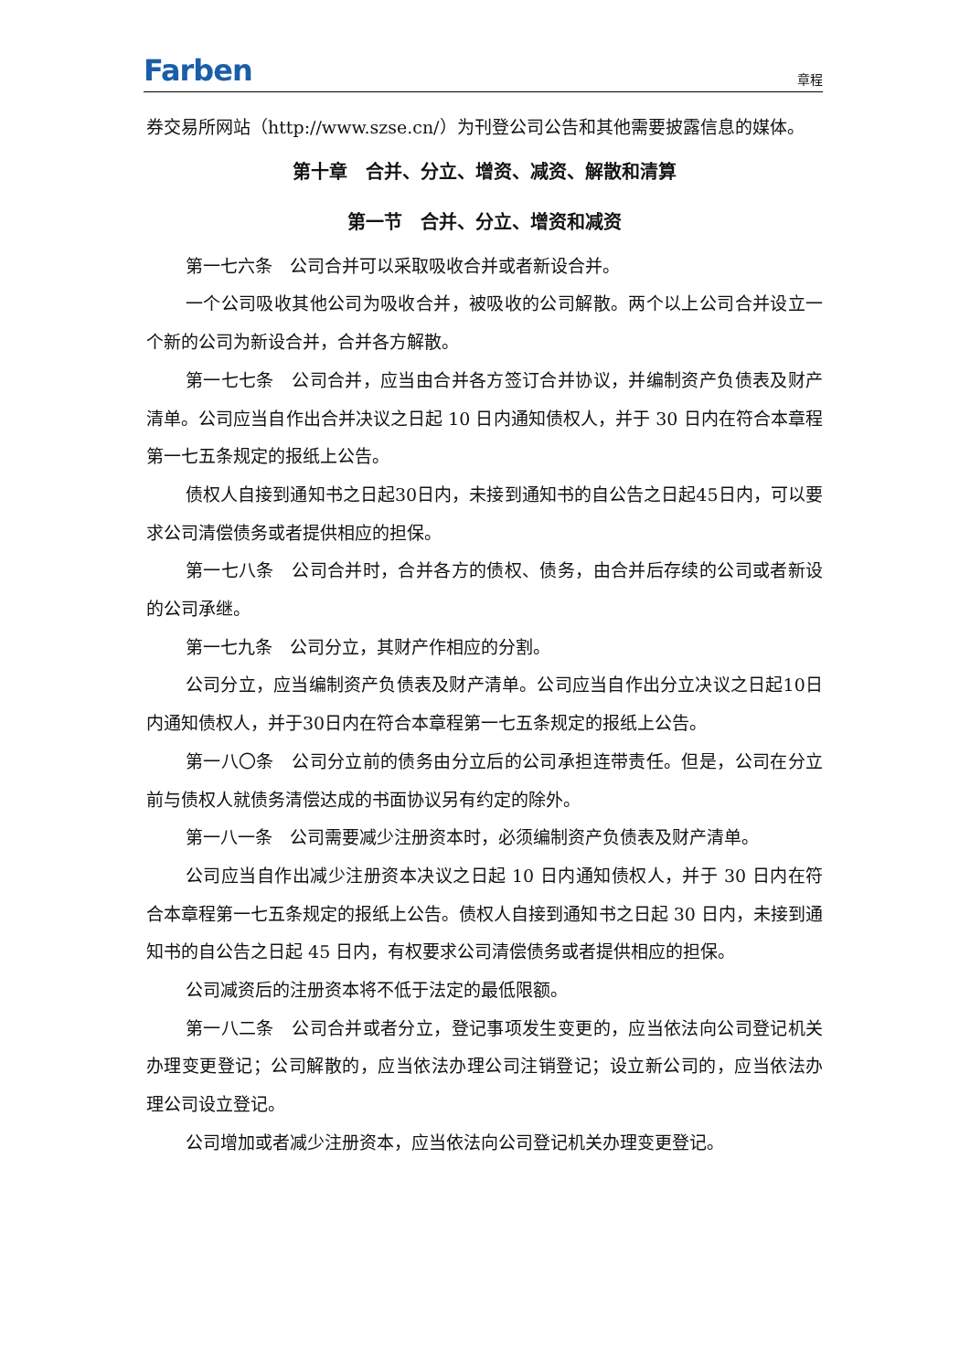Farben 章程
券交易所网站（http://www.szse.cn/）为刊登公司公告和其他需要披露信息的媒体。
第十章　合并、分立、增资、减资、解散和清算
第一节　合并、分立、增资和减资
第一七六条　公司合并可以采取吸收合并或者新设合并。
一个公司吸收其他公司为吸收合并，被吸收的公司解散。两个以上公司合并设立一个新的公司为新设合并，合并各方解散。
第一七七条　公司合并，应当由合并各方签订合并协议，并编制资产负债表及财产清单。公司应当自作出合并决议之日起 10 日内通知债权人，并于 30 日内在符合本章程第一七五条规定的报纸上公告。
债权人自接到通知书之日起30日内，未接到通知书的自公告之日起45日内，可以要求公司清偿债务或者提供相应的担保。
第一七八条　公司合并时，合并各方的债权、债务，由合并后存续的公司或者新设的公司承继。
第一七九条　公司分立，其财产作相应的分割。
公司分立，应当编制资产负债表及财产清单。公司应当自作出分立决议之日起10日内通知债权人，并于30日内在符合本章程第一七五条规定的报纸上公告。
第一八〇条　公司分立前的债务由分立后的公司承担连带责任。但是，公司在分立前与债权人就债务清偿达成的书面协议另有约定的除外。
第一八一条　公司需要减少注册资本时，必须编制资产负债表及财产清单。
公司应当自作出减少注册资本决议之日起 10 日内通知债权人，并于 30 日内在符合本章程第一七五条规定的报纸上公告。债权人自接到通知书之日起 30 日内，未接到通知书的自公告之日起 45 日内，有权要求公司清偿债务或者提供相应的担保。
公司减资后的注册资本将不低于法定的最低限额。
第一八二条　公司合并或者分立，登记事项发生变更的，应当依法向公司登记机关办理变更登记；公司解散的，应当依法办理公司注销登记；设立新公司的，应当依法办理公司设立登记。
公司增加或者减少注册资本，应当依法向公司登记机关办理变更登记。